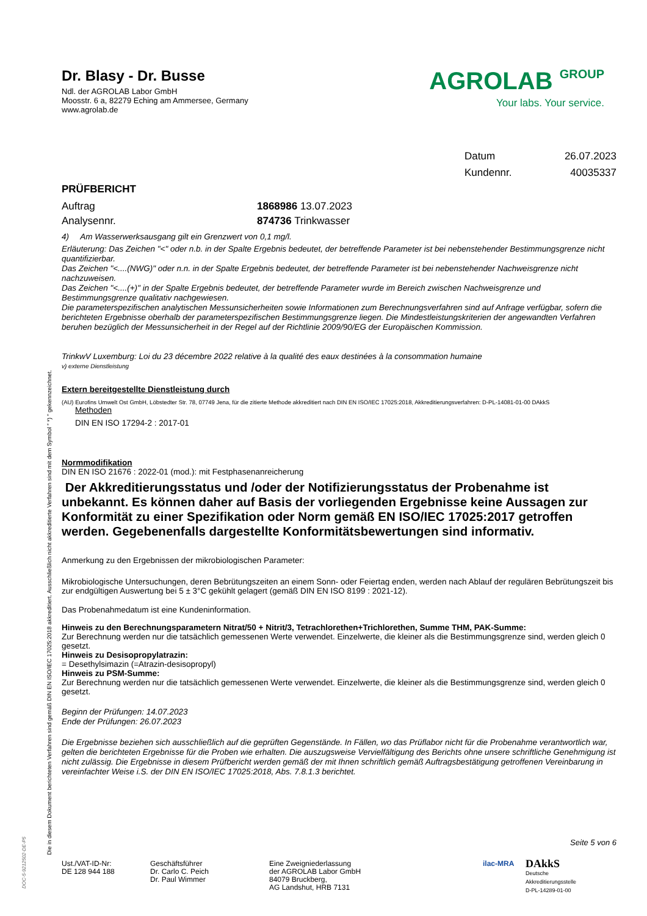Die in diesem Dokument berichteten Verfahren sind gemäß DIN EN ISO/IEC 17025:2018 akkreditiert. Ausschließlich nicht akkreditierte Verfahren sind mit dem Symbol " *) " gekennzeichnet.
DOC-5-9212502-DE-P5
Dr. Blasy - Dr. Busse
Ndl. der AGROLAB Labor GmbH
Moosstr. 6 a, 82279 Eching am Ammersee, Germany
www.agrolab.de
AGROLAB GROUP
Your labs. Your service.
Datum 26.07.2023
Kundennr. 40035337
PRÜFBERICHT
Auftrag 1868986 13.07.2023
Analysennr. 874736 Trinkwasser
4) Am Wasserwerksausgang gilt ein Grenzwert von 0,1 mg/l.
Erläuterung: Das Zeichen "<" oder n.b. in der Spalte Ergebnis bedeutet, der betreffende Parameter ist bei nebenstehender Bestimmungsgrenze nicht quantifizierbar.
Das Zeichen "<....(NWG)" oder n.n. in der Spalte Ergebnis bedeutet, der betreffende Parameter ist bei nebenstehender Nachweisgrenze nicht nachzuweisen.
Das Zeichen "<....(+)" in der Spalte Ergebnis bedeutet, der betreffende Parameter wurde im Bereich zwischen Nachweisgrenze und Bestimmungsgrenze qualitativ nachgewiesen.
Die parameterspezifischen analytischen Messunsicherheiten sowie Informationen zum Berechnungsverfahren sind auf Anfrage verfügbar, sofern die berichteten Ergebnisse oberhalb der parameterspezifischen Bestimmungsgrenze liegen. Die Mindestleistungskriterien der angewandten Verfahren beruhen bezüglich der Messunsicherheit in der Regel auf der Richtlinie 2009/90/EG der Europäischen Kommission.
TrinkwV Luxemburg: Loi du 23 décembre 2022 relative à la qualité des eaux destinées à la consommation humaine
v) externe Dienstleistung
Extern bereitgestellte Dienstleistung durch
(AU) Eurofins Umwelt Ost GmbH, Löbstedter Str. 78, 07749 Jena, für die zitierte Methode akkreditiert nach DIN EN ISO/IEC 17025:2018, Akkreditierungsverfahren: D-PL-14081-01-00 DAkkS
Methoden
DIN EN ISO 17294-2 : 2017-01
Normmodifikation
DIN EN ISO 21676 : 2022-01 (mod.): mit Festphasenanreicherung
Der Akkreditierungsstatus und /oder der Notifizierungsstatus der Probenahme ist unbekannt. Es können daher auf Basis der vorliegenden Ergebnisse keine Aussagen zur Konformität zu einer Spezifikation oder Norm gemäß EN ISO/IEC 17025:2017 getroffen werden. Gegebenenfalls dargestellte Konformitätsbewertungen sind informativ.
Anmerkung zu den Ergebnissen der mikrobiologischen Parameter:
Mikrobiologische Untersuchungen, deren Bebrütungszeiten an einem Sonn- oder Feiertag enden, werden nach Ablauf der regulären Bebrütungszeit bis zur endgültigen Auswertung bei 5 ± 3°C gekühlt gelagert (gemäß DIN EN ISO 8199 : 2021-12).
Das Probenahmedatum ist eine Kundeninformation.
Hinweis zu den Berechnungsparametern Nitrat/50 + Nitrit/3, Tetrachlorethen+Trichlorethen, Summe THM, PAK-Summe:
Zur Berechnung werden nur die tatsächlich gemessenen Werte verwendet. Einzelwerte, die kleiner als die Bestimmungsgrenze sind, werden gleich 0 gesetzt.
Hinweis zu Desisopropylatrazin:
= Desethylsimazin (=Atrazin-desisopropyl)
Hinweis zu PSM-Summe:
Zur Berechnung werden nur die tatsächlich gemessenen Werte verwendet. Einzelwerte, die kleiner als die Bestimmungsgrenze sind, werden gleich 0 gesetzt.
Beginn der Prüfungen: 14.07.2023
Ende der Prüfungen: 26.07.2023
Die Ergebnisse beziehen sich ausschließlich auf die geprüften Gegenstände. In Fällen, wo das Prüflabor nicht für die Probenahme verantwortlich war, gelten die berichteten Ergebnisse für die Proben wie erhalten. Die auszugsweise Vervielfältigung des Berichts ohne unsere schriftliche Genehmigung ist nicht zulässig. Die Ergebnisse in diesem Prüfbericht werden gemäß der mit Ihnen schriftlich gemäß Auftragsbestätigung getroffenen Vereinbarung in vereinfachter Weise i.S. der DIN EN ISO/IEC 17025:2018, Abs. 7.8.1.3 berichtet.
Seite 5 von 6
Ust./VAT-ID-Nr:
DE 128 944 188
Geschäftsführer
Dr. Carlo C. Peich
Dr. Paul Wimmer
Eine Zweigniederlassung
der AGROLAB Labor GmbH
84079 Bruckberg,
AG Landshut, HRB 7131
ilac-MRA
DAkkS
Deutsche
Akkreditierungsstelle
D-PL-14289-01-00